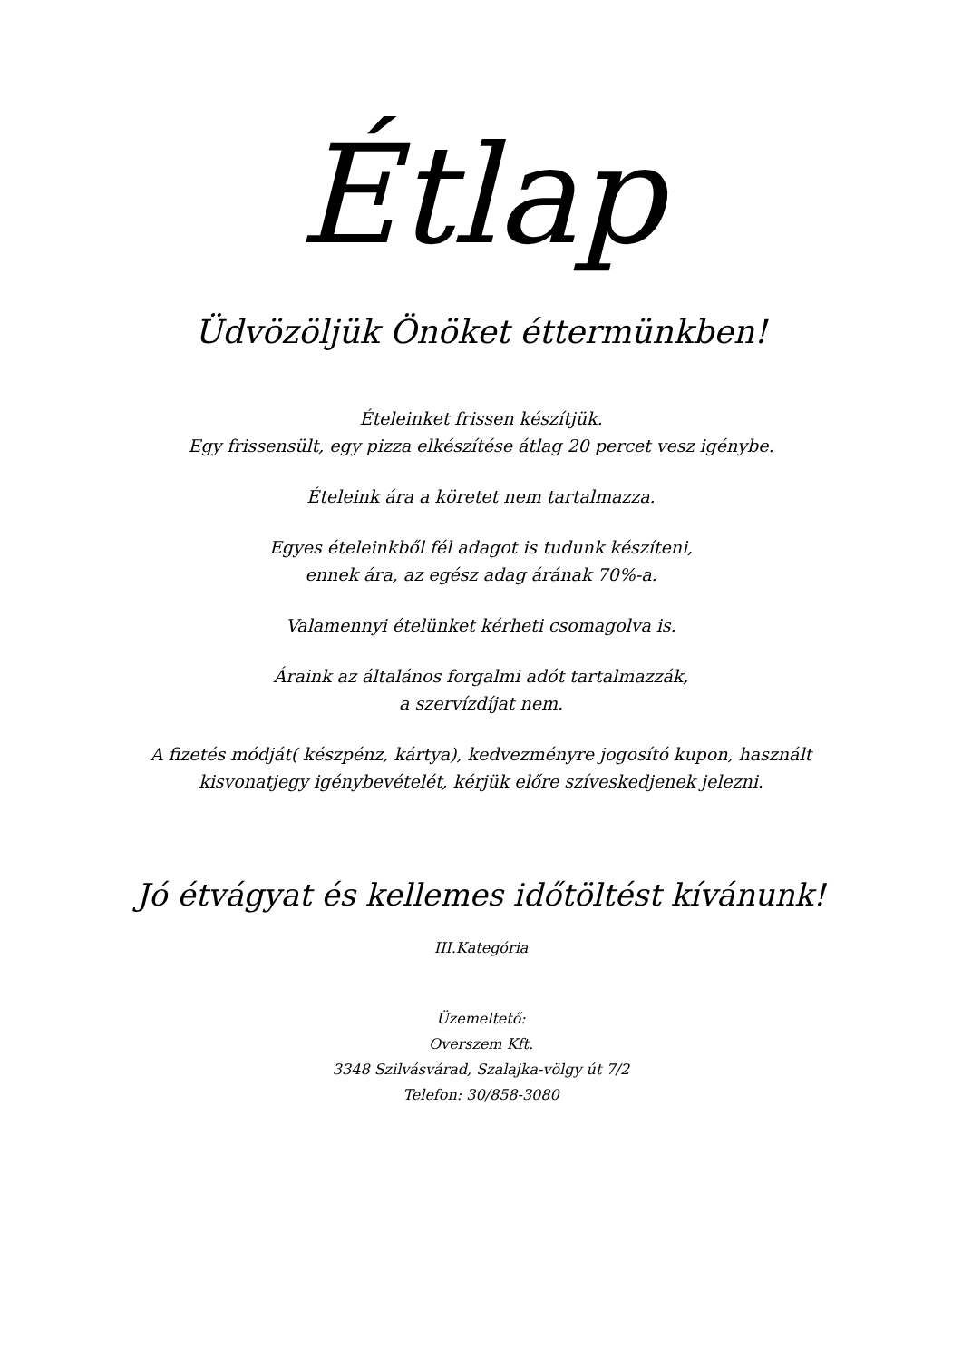Étlap
Üdvözöljük Önöket éttermünkben!
Ételeinket frissen készítjük.
Egy frissensült, egy pizza elkészítése átlag 20 percet vesz igénybe.
Ételeink ára a köretet nem tartalmazza.
Egyes ételeinkből fél adagot is tudunk készíteni,
ennek ára, az egész adag árának 70%-a.
Valamennyi ételünket kérheti csomagolva is.
Áraink az általános forgalmi adót tartalmazzák,
a szervízdíjat nem.
A fizetés módját( készpénz, kártya), kedvezményre jogosító kupon, használt
kisvonatjegy igénybevételét, kérjük előre szíveskedjenek jelezni.
Jó étvágyat és kellemes időtöltést kívánunk!
III.Kategória
Üzemeltető:
Overszem Kft.
3348 Szilvásvárad, Szalajka-völgy út 7/2
Telefon: 30/858-3080